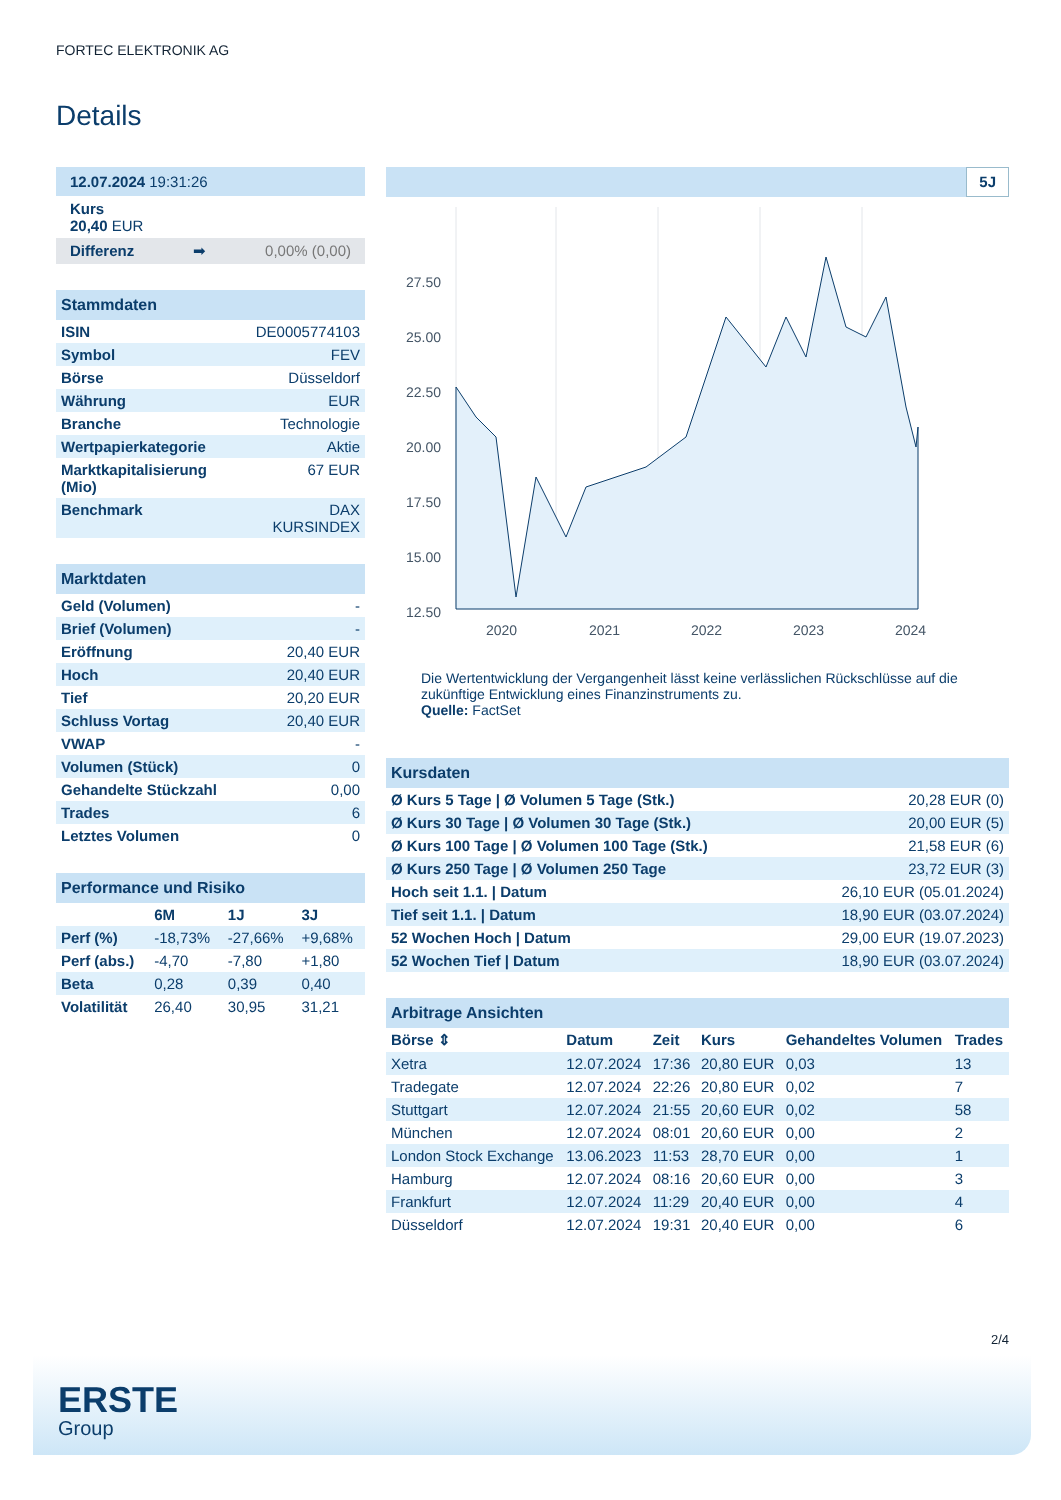FORTEC ELEKTRONIK AG
Details
12.07.2024 19:31:26
Kurs
20,40 EUR
Differenz ➡ 0,00% (0,00)
Stammdaten
| ISIN | DE0005774103 |
| Symbol | FEV |
| Börse | Düsseldorf |
| Währung | EUR |
| Branche | Technologie |
| Wertpapierkategorie | Aktie |
| Marktkapitalisierung (Mio) | 67 EUR |
| Benchmark | DAX KURSINDEX |
Marktdaten
| Geld (Volumen) | - |
| Brief (Volumen) | - |
| Eröffnung | 20,40 EUR |
| Hoch | 20,40 EUR |
| Tief | 20,20 EUR |
| Schluss Vortag | 20,40 EUR |
| VWAP | - |
| Volumen (Stück) | 0 |
| Gehandelte Stückzahl | 0,00 |
| Trades | 6 |
| Letztes Volumen | 0 |
Performance und Risiko
| | 6M | 1J | 3J |
| --- | --- | --- | --- |
| Perf (%) | -18,73% | -27,66% | +9,68% |
| Perf (abs.) | -4,70 | -7,80 | +1,80 |
| Beta | 0,28 | 0,39 | 0,40 |
| Volatilität | 26,40 | 30,95 | 31,21 |
5J
27.50
25.00
22.50
20.00
17.50
15.00
12.50
2020
2021
2022
2023
2024
Die Wertentwicklung der Vergangenheit lässt keine verlässlichen Rückschlüsse auf die zukünftige Entwicklung eines Finanzinstruments zu.
Quelle: FactSet
Kursdaten
| Ø Kurs 5 Tage / Ø Volumen 5 Tage (Stk.) | 20,28 EUR (0) |
| Ø Kurs 30 Tage / Ø Volumen 30 Tage (Stk.) | 20,00 EUR (5) |
| Ø Kurs 100 Tage / Ø Volumen 100 Tage (Stk.) | 21,58 EUR (6) |
| Ø Kurs 250 Tage / Ø Volumen 250 Tage | 23,72 EUR (3) |
| Hoch seit 1.1. / Datum | 26,10 EUR (05.01.2024) |
| Tief seit 1.1. / Datum | 18,90 EUR (03.07.2024) |
| 52 Wochen Hoch / Datum | 29,00 EUR (19.07.2023) |
| 52 Wochen Tief / Datum | 18,90 EUR (03.07.2024) |
Arbitrage Ansichten
| Börse ⇕ | Datum | Zeit | Kurs | Gehandeltes Volumen | Trades |
| --- | --- | --- | --- | --- | --- |
| Xetra | 12.07.2024 | 17:36 | 20,80 EUR | 0,03 | 13 |
| Tradegate | 12.07.2024 | 22:26 | 20,80 EUR | 0,02 | 7 |
| Stuttgart | 12.07.2024 | 21:55 | 20,60 EUR | 0,02 | 58 |
| München | 12.07.2024 | 08:01 | 20,60 EUR | 0,00 | 2 |
| London Stock Exchange | 13.06.2023 | 11:53 | 28,70 EUR | 0,00 | 1 |
| Hamburg | 12.07.2024 | 08:16 | 20,60 EUR | 0,00 | 3 |
| Frankfurt | 12.07.2024 | 11:29 | 20,40 EUR | 0,00 | 4 |
| Düsseldorf | 12.07.2024 | 19:31 | 20,40 EUR | 0,00 | 6 |
2/4
ERSTE
Group